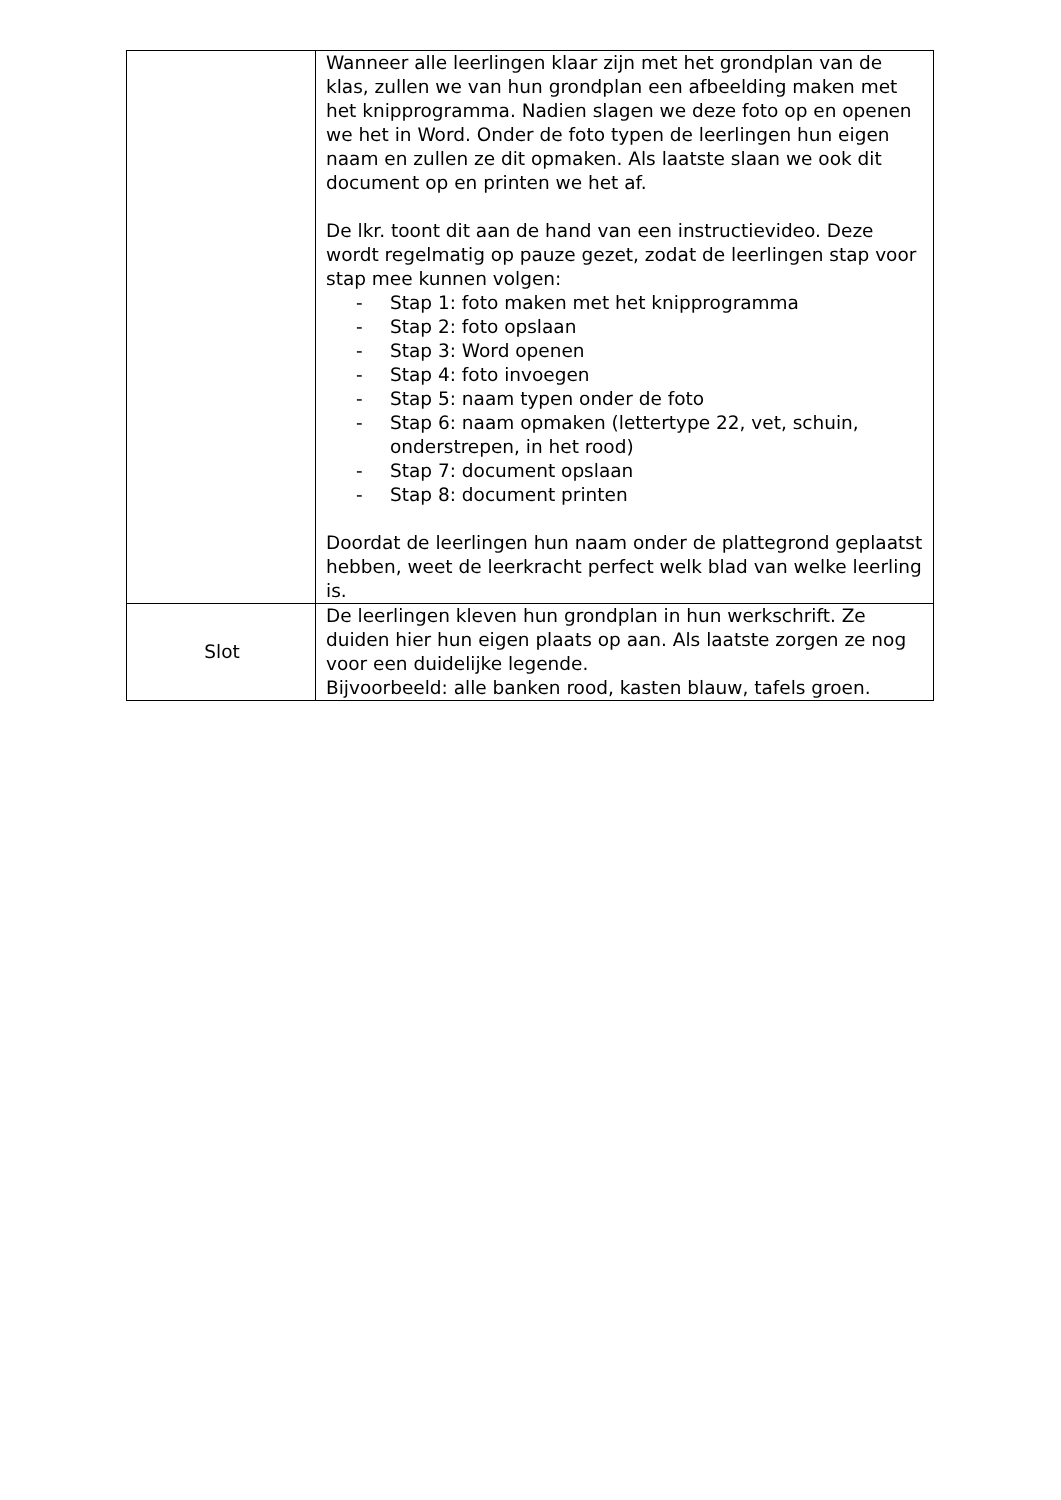| | Wanneer alle leerlingen klaar zijn met het grondplan van de klas, zullen we van hun grondplan een afbeelding maken met het knipprogramma. Nadien slagen we deze foto op en openen we het in Word. Onder de foto typen de leerlingen hun eigen naam en zullen ze dit opmaken. Als laatste slaan we ook dit document op en printen we het af. De lkr. toont dit aan de hand van een instructievideo. Deze wordt regelmatig op pauze gezet, zodat de leerlingen stap voor stap mee kunnen volgen: - Stap 1: foto maken met het knipprogramma - Stap 2: foto opslaan - Stap 3: Word openen - Stap 4: foto invoegen - Stap 5: naam typen onder de foto - Stap 6: naam opmaken (lettertype 22, vet, schuin, onderstrepen, in het rood) - Stap 7: document opslaan - Stap 8: document printen Doordat de leerlingen hun naam onder de plattegrond geplaatst hebben, weet de leerkracht perfect welk blad van welke leerling is. |
| Slot | De leerlingen kleven hun grondplan in hun werkschrift. Ze duiden hier hun eigen plaats op aan. Als laatste zorgen ze nog voor een duidelijke legende. Bijvoorbeeld: alle banken rood, kasten blauw, tafels groen. |